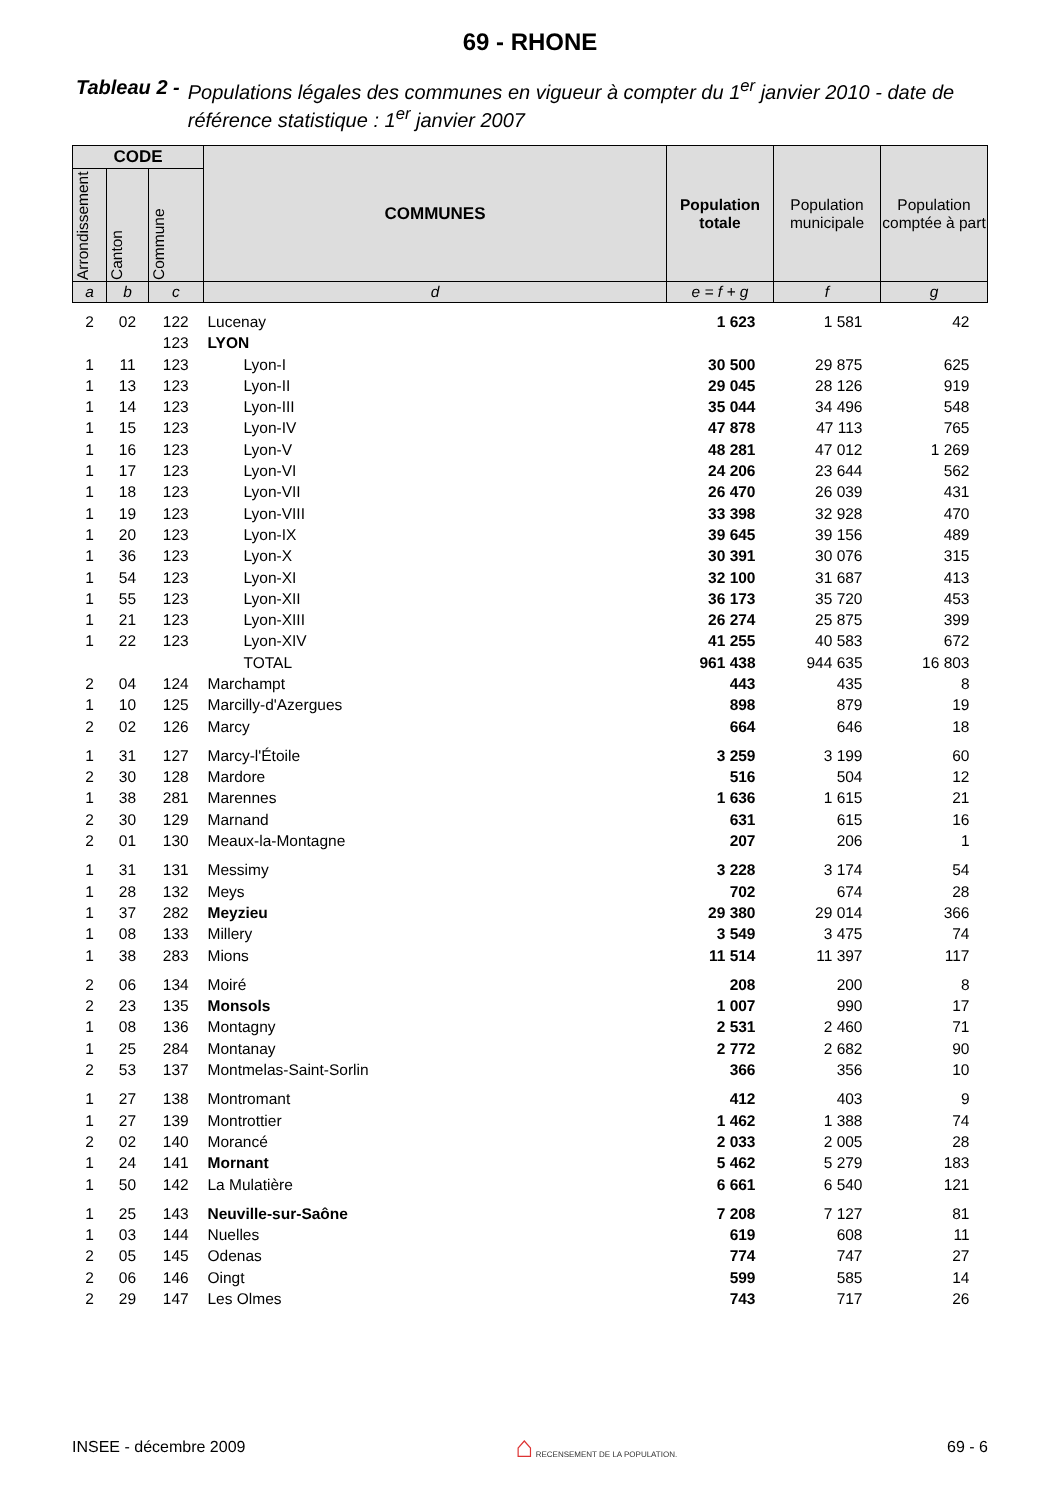69 - RHONE
Tableau 2 - Populations légales des communes en vigueur à compter du 1<sup>er</sup> janvier 2010 - date de référence statistique : 1<sup>er</sup> janvier 2007
| CODE | | | COMMUNES | Population totale | Population municipale | Population comptée à part |
| --- | --- | --- | --- | --- | --- | --- |
| Arrondissement | Canton | Commune | | | | |
| a | b | c | d | e = f + g | f | g |
| 2 | 02 | 122 | Lucenay | 1 623 | 1 581 | 42 |
| | | 123 | LYON | | | |
| 1 | 11 | 123 | Lyon-I | 30 500 | 29 875 | 625 |
| 1 | 13 | 123 | Lyon-II | 29 045 | 28 126 | 919 |
| 1 | 14 | 123 | Lyon-III | 35 044 | 34 496 | 548 |
| 1 | 15 | 123 | Lyon-IV | 47 878 | 47 113 | 765 |
| 1 | 16 | 123 | Lyon-V | 48 281 | 47 012 | 1 269 |
| 1 | 17 | 123 | Lyon-VI | 24 206 | 23 644 | 562 |
| 1 | 18 | 123 | Lyon-VII | 26 470 | 26 039 | 431 |
| 1 | 19 | 123 | Lyon-VIII | 33 398 | 32 928 | 470 |
| 1 | 20 | 123 | Lyon-IX | 39 645 | 39 156 | 489 |
| 1 | 36 | 123 | Lyon-X | 30 391 | 30 076 | 315 |
| 1 | 54 | 123 | Lyon-XI | 32 100 | 31 687 | 413 |
| 1 | 55 | 123 | Lyon-XII | 36 173 | 35 720 | 453 |
| 1 | 21 | 123 | Lyon-XIII | 26 274 | 25 875 | 399 |
| 1 | 22 | 123 | Lyon-XIV | 41 255 | 40 583 | 672 |
| | | | TOTAL | 961 438 | 944 635 | 16 803 |
| 2 | 04 | 124 | Marchampt | 443 | 435 | 8 |
| 1 | 10 | 125 | Marcilly-d'Azergues | 898 | 879 | 19 |
| 2 | 02 | 126 | Marcy | 664 | 646 | 18 |
| 1 | 31 | 127 | Marcy-l'Étoile | 3 259 | 3 199 | 60 |
| 2 | 30 | 128 | Mardore | 516 | 504 | 12 |
| 1 | 38 | 281 | Marennes | 1 636 | 1 615 | 21 |
| 2 | 30 | 129 | Marnand | 631 | 615 | 16 |
| 2 | 01 | 130 | Meaux-la-Montagne | 207 | 206 | 1 |
| 1 | 31 | 131 | Messimy | 3 228 | 3 174 | 54 |
| 1 | 28 | 132 | Meys | 702 | 674 | 28 |
| 1 | 37 | 282 | Meyzieu | 29 380 | 29 014 | 366 |
| 1 | 08 | 133 | Millery | 3 549 | 3 475 | 74 |
| 1 | 38 | 283 | Mions | 11 514 | 11 397 | 117 |
| 2 | 06 | 134 | Moiré | 208 | 200 | 8 |
| 2 | 23 | 135 | Monsols | 1 007 | 990 | 17 |
| 1 | 08 | 136 | Montagny | 2 531 | 2 460 | 71 |
| 1 | 25 | 284 | Montanay | 2 772 | 2 682 | 90 |
| 2 | 53 | 137 | Montmelas-Saint-Sorlin | 366 | 356 | 10 |
| 1 | 27 | 138 | Montromant | 412 | 403 | 9 |
| 1 | 27 | 139 | Montrottier | 1 462 | 1 388 | 74 |
| 2 | 02 | 140 | Morancé | 2 033 | 2 005 | 28 |
| 1 | 24 | 141 | Mornant | 5 462 | 5 279 | 183 |
| 1 | 50 | 142 | La Mulatière | 6 661 | 6 540 | 121 |
| 1 | 25 | 143 | Neuville-sur-Saône | 7 208 | 7 127 | 81 |
| 1 | 03 | 144 | Nuelles | 619 | 608 | 11 |
| 2 | 05 | 145 | Odenas | 774 | 747 | 27 |
| 2 | 06 | 146 | Oingt | 599 | 585 | 14 |
| 2 | 29 | 147 | Les Olmes | 743 | 717 | 26 |
INSEE - décembre 2009 ⌂ RECENSEMENT DE LA POPULATION. 69 - 6